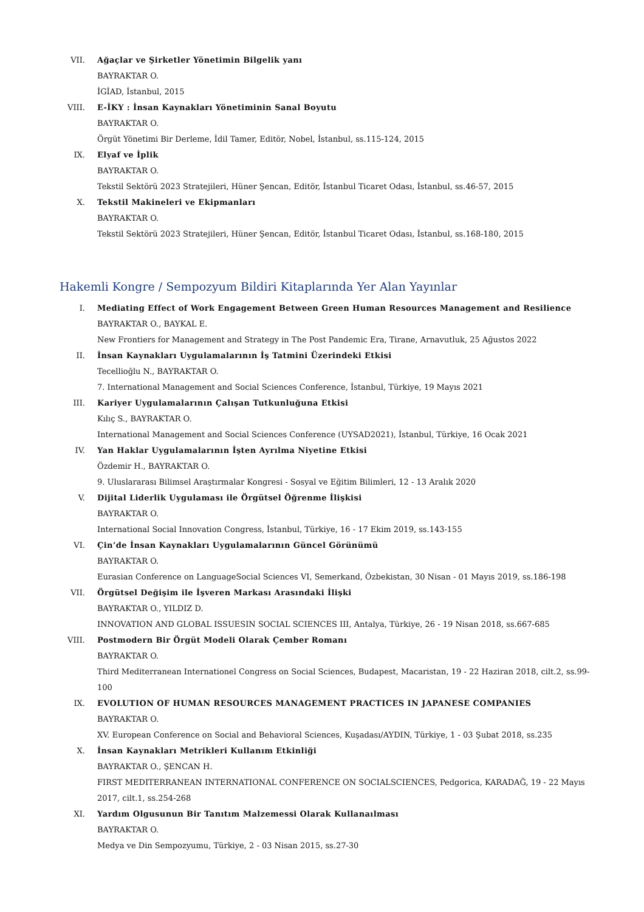VII. Ağaçlar ve Şirketler Yönetimin Bilgelik yanı
BAYRAKTAR O.
İGİAD, İstanbul, 2015
VIII. E-İKY : İnsan Kaynakları Yönetiminin Sanal Boyutu
BAYRAKTAR O.
Örgüt Yönetimi Bir Derleme, İdil Tamer, Editör, Nobel, İstanbul, ss.115-124, 2015
IX. Elyaf ve İplik
BAYRAKTAR O.
Tekstil Sektörü 2023 Stratejileri, Hüner Şencan, Editör, İstanbul Ticaret Odası, İstanbul, ss.46-57, 2015
X. Tekstil Makineleri ve Ekipmanları
BAYRAKTAR O.
Tekstil Sektörü 2023 Stratejileri, Hüner Şencan, Editör, İstanbul Ticaret Odası, İstanbul, ss.168-180, 2015
Hakemli Kongre / Sempozyum Bildiri Kitaplarında Yer Alan Yayınlar
I. Mediating Effect of Work Engagement Between Green Human Resources Management and Resilience
BAYRAKTAR O., BAYKAL E.
New Frontiers for Management and Strategy in The Post Pandemic Era, Tirane, Arnavutluk, 25 Ağustos 2022
II. İnsan Kaynakları Uygulamalarının İş Tatmini Üzerindeki Etkisi
Tecellioğlu N., BAYRAKTAR O.
7. International Management and Social Sciences Conference, İstanbul, Türkiye, 19 Mayıs 2021
III. Kariyer Uygulamalarının Çalışan Tutkunluğuna Etkisi
Kılıç S., BAYRAKTAR O.
International Management and Social Sciences Conference (UYSAD2021), İstanbul, Türkiye, 16 Ocak 2021
IV. Yan Haklar Uygulamalarının İşten Ayrılma Niyetine Etkisi
Özdemir H., BAYRAKTAR O.
9. Uluslararası Bilimsel Araştırmalar Kongresi - Sosyal ve Eğitim Bilimleri, 12 - 13 Aralık 2020
V. Dijital Liderlik Uygulaması ile Örgütsel Öğrenme İlişkisi
BAYRAKTAR O.
International Social Innovation Congress, İstanbul, Türkiye, 16 - 17 Ekim 2019, ss.143-155
VI. Çin’de İnsan Kaynakları Uygulamalarının Güncel Görünümü
BAYRAKTAR O.
Eurasian Conference on LanguageSocial Sciences VI, Semerkand, Özbekistan, 30 Nisan - 01 Mayıs 2019, ss.186-198
VII. Örgütsel Değişim ile İşveren Markası Arasındaki İlişki
BAYRAKTAR O., YILDIZ D.
INNOVATION AND GLOBAL ISSUESIN SOCIAL SCIENCES III, Antalya, Türkiye, 26 - 19 Nisan 2018, ss.667-685
VIII. Postmodern Bir Örgüt Modeli Olarak Çember Romanı
BAYRAKTAR O.
Third Mediterranean Internationel Congress on Social Sciences, Budapest, Macaristan, 19 - 22 Haziran 2018, cilt.2, ss.99-100
IX. EVOLUTION OF HUMAN RESOURCES MANAGEMENT PRACTICES IN JAPANESE COMPANIES
BAYRAKTAR O.
XV. European Conference on Social and Behavioral Sciences, Kuşadası/AYDIN, Türkiye, 1 - 03 Şubat 2018, ss.235
X. İnsan Kaynakları Metrikleri Kullanım Etkinliği
BAYRAKTAR O., ŞENCAN H.
FIRST MEDITERRANEAN INTERNATIONAL CONFERENCE ON SOCIALSCIENCES, Pedgorica, KARADAĞ, 19 - 22 Mayıs 2017, cilt.1, ss.254-268
XI. Yardım Olgusunun Bir Tanıtım Malzemessi Olarak Kullanaılması
BAYRAKTAR O.
Medya ve Din Sempozyumu, Türkiye, 2 - 03 Nisan 2015, ss.27-30